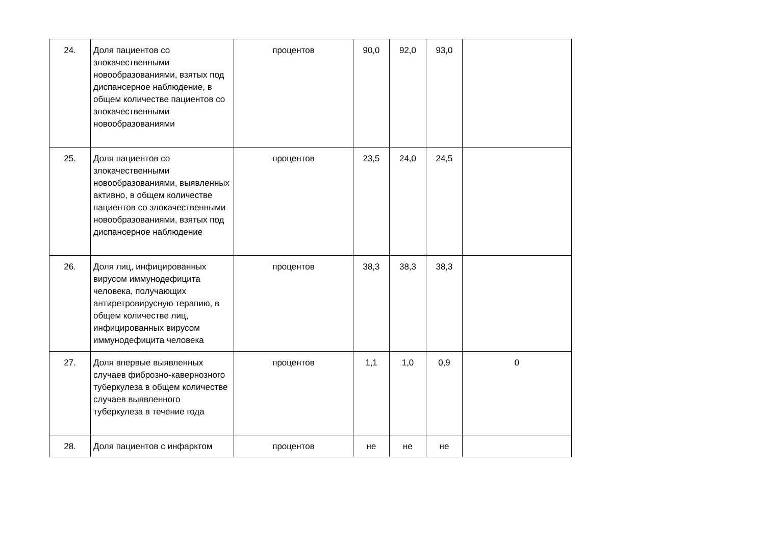| 24. | Доля пациентов со злокачественными новообразованиями, взятых под диспансерное наблюдение, в общем количестве пациентов со злокачественными новообразованиями | процентов | 90,0 | 92,0 | 93,0 | |
| 25. | Доля пациентов со злокачественными новообразованиями, выявленных активно, в общем количестве пациентов со злокачественными новообразованиями, взятых под диспансерное наблюдение | процентов | 23,5 | 24,0 | 24,5 | |
| 26. | Доля лиц, инфицированных вирусом иммунодефицита человека, получающих антиретровирусную терапию, в общем количестве лиц, инфицированных вирусом иммунодефицита человека | процентов | 38,3 | 38,3 | 38,3 | |
| 27. | Доля впервые выявленных случаев фиброзно-кавернозного туберкулеза в общем количестве случаев выявленного туберкулеза в течение года | процентов | 1,1 | 1,0 | 0,9 | 0 |
| 28. | Доля пациентов с инфарктом | процентов | не | не | не | |